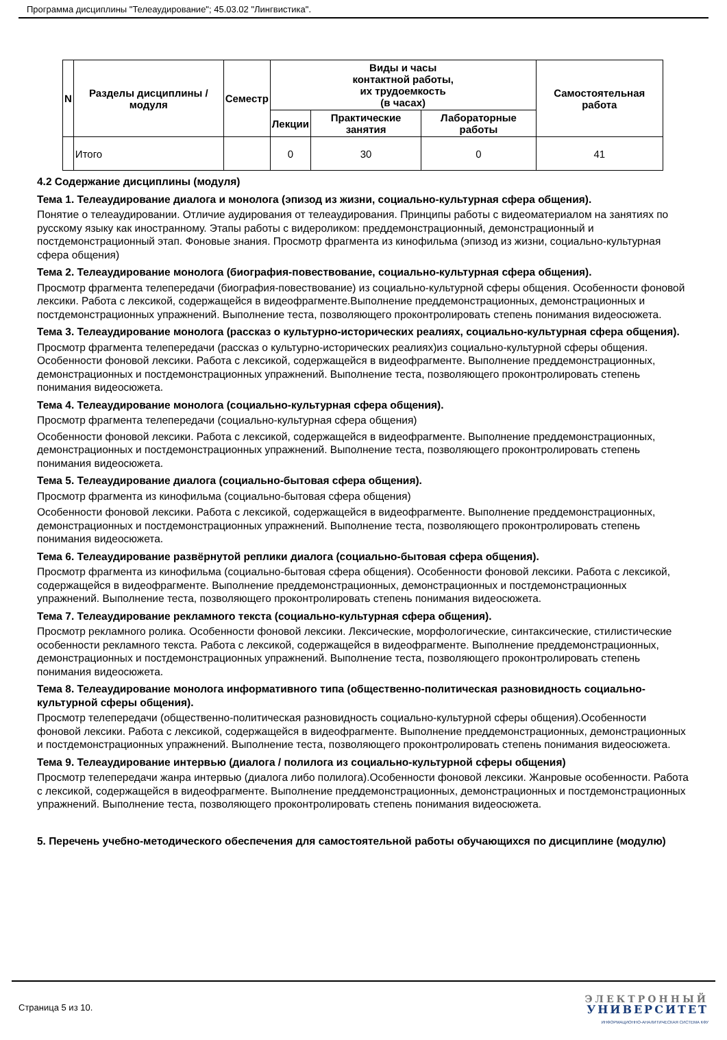Программа дисциплины "Телеаудирование"; 45.03.02 "Лингвистика".
| N | Разделы дисциплины / модуля | Семестр | Виды и часы контактной работы, их трудоемкость (в часах) | | | Самостоятельная работа |
| --- | --- | --- | --- | --- | --- | --- |
| | | | Лекции | Практические занятия | Лабораторные работы | |
| | Итого | | 0 | 30 | 0 | 41 |
4.2 Содержание дисциплины (модуля)
Тема 1. Телеаудирование диалога и монолога (эпизод из жизни, социально-культурная сфера общения).
Понятие о телеаудировании. Отличие аудирования от телеаудирования. Принципы работы с видеоматериалом на занятиях по русскому языку как иностранному. Этапы работы с видероликом: преддемонстрационный, демонстрационный и постдемонстрационный этап. Фоновые знания. Просмотр фрагмента из кинофильма (эпизод из жизни, социально-культурная сфера общения)
Тема 2. Телеаудирование монолога (биография-повествование, социально-культурная сфера общения).
Просмотр фрагмента телепередачи (биография-повествование) из социально-культурной сферы общения. Особенности фоновой лексики. Работа с лексикой, содержащейся в видеофрагменте.Выполнение преддемонстрационных, демонстрационных и постдемонстрационных упражнений. Выполнение теста, позволяющего проконтролировать степень понимания видеосюжета.
Тема 3. Телеаудирование монолога (рассказ о культурно-исторических реалиях, социально-культурная сфера общения).
Просмотр фрагмента телепередачи (рассказ о культурно-исторических реалиях)из социально-культурной сферы общения. Особенности фоновой лексики. Работа с лексикой, содержащейся в видеофрагменте. Выполнение преддемонстрационных, демонстрационных и постдемонстрационных упражнений. Выполнение теста, позволяющего проконтролировать степень понимания видеосюжета.
Тема 4. Телеаудирование монолога (социально-культурная сфера общения).
Просмотр фрагмента телепередачи (социально-культурная сфера общения)
Особенности фоновой лексики. Работа с лексикой, содержащейся в видеофрагменте. Выполнение преддемонстрационных, демонстрационных и постдемонстрационных упражнений. Выполнение теста, позволяющего проконтролировать степень понимания видеосюжета.
Тема 5. Телеаудирование диалога (социально-бытовая сфера общения).
Просмотр фрагмента из кинофильма (социально-бытовая сфера общения)
Особенности фоновой лексики. Работа с лексикой, содержащейся в видеофрагменте. Выполнение преддемонстрационных, демонстрационных и постдемонстрационных упражнений. Выполнение теста, позволяющего проконтролировать степень понимания видеосюжета.
Тема 6. Телеаудирование развёрнутой реплики диалога (социально-бытовая сфера общения).
Просмотр фрагмента из кинофильма (социально-бытовая сфера общения). Особенности фоновой лексики. Работа с лексикой, содержащейся в видеофрагменте. Выполнение преддемонстрационных, демонстрационных и постдемонстрационных упражнений. Выполнение теста, позволяющего проконтролировать степень понимания видеосюжета.
Тема 7. Телеаудирование рекламного текста (социально-культурная сфера общения).
Просмотр рекламного ролика. Особенности фоновой лексики. Лексические, морфологические, синтаксические, стилистические особенности рекламного текста. Работа с лексикой, содержащейся в видеофрагменте. Выполнение преддемонстрационных, демонстрационных и постдемонстрационных упражнений. Выполнение теста, позволяющего проконтролировать степень понимания видеосюжета.
Тема 8. Телеаудирование монолога информативного типа (общественно-политическая разновидность социально-культурной сферы общения).
Просмотр телепередачи (общественно-политическая разновидность социально-культурной сферы общения).Особенности фоновой лексики. Работа с лексикой, содержащейся в видеофрагменте. Выполнение преддемонстрационных, демонстрационных и постдемонстрационных упражнений. Выполнение теста, позволяющего проконтролировать степень понимания видеосюжета.
Тема 9. Телеаудирование интервью (диалога / полилога из социально-культурной сферы общения)
Просмотр телепередачи жанра интервью (диалога либо полилога).Особенности фоновой лексики. Жанровые особенности. Работа с лексикой, содержащейся в видеофрагменте. Выполнение преддемонстрационных, демонстрационных и постдемонстрационных упражнений. Выполнение теста, позволяющего проконтролировать степень понимания видеосюжета.
5. Перечень учебно-методического обеспечения для самостоятельной работы обучающихся по дисциплине (модулю)
Страница 5 из 10.
ЭЛЕКТРОННЫЙ
УНИВЕРСИТЕТ
ИНФОРМАЦИОННО-АНАЛИТИЧЕСКАЯ СИСТЕМА КФУ